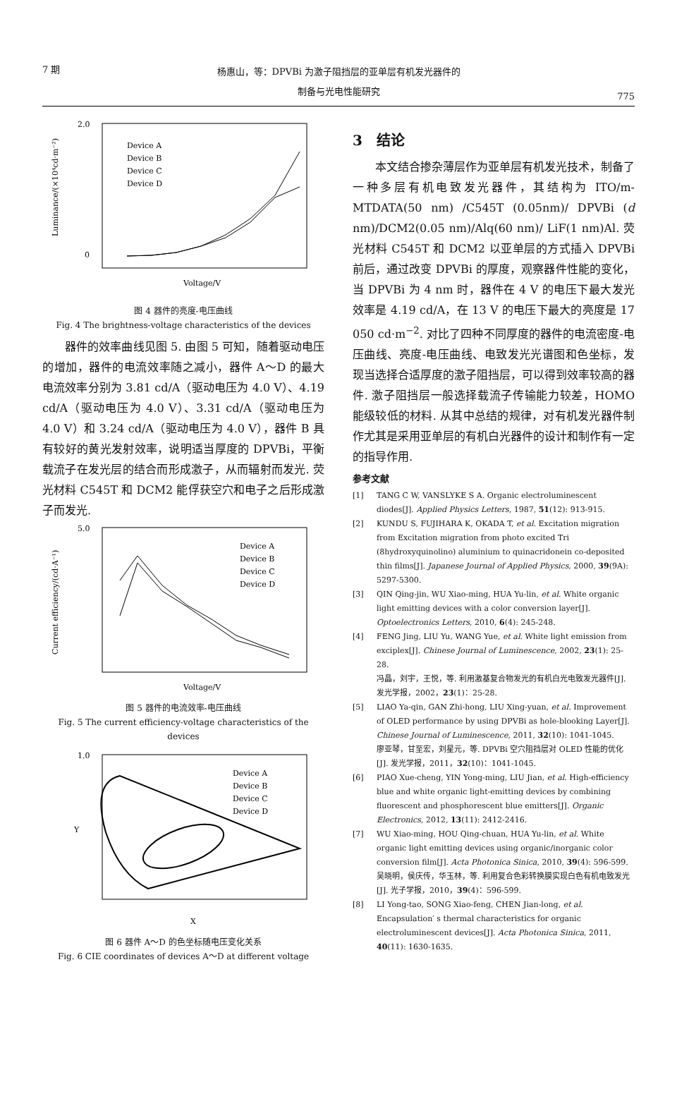7 期
杨惠山，等：DPVBi 为激子阻挡层的亚单层有机发光器件的
制备与光电性能研究
775
2.0
0
Voltage/V
Device A
Device B
Device C
Device D
Luminance/(×10⁴cd·m⁻²)
图 4 器件的亮度-电压曲线
Fig. 4 The brightness-voltage characteristics of the devices
器件的效率曲线见图 5. 由图 5 可知，随着驱动电压的增加，器件的电流效率随之减小，器件 A～D 的最大电流效率分别为 3.81 cd/A（驱动电压为 4.0 V）、4.19 cd/A（驱动电压为 4.0 V）、3.31 cd/A（驱动电压为 4.0 V）和 3.24 cd/A（驱动电压为 4.0 V），器件 B 具有较好的黄光发射效率，说明适当厚度的 DPVBi，平衡载流子在发光层的结合而形成激子，从而辐射而发光. 荧光材料 C545T 和 DCM2 能俘获空穴和电子之后形成激子而发光.
5.0
Voltage/V
Device A
Device B
Device C
Device D
Current efficiency/(cd·A⁻¹)
图 5 器件的电流效率-电压曲线
Fig. 5 The current efficiency-voltage characteristics of the devices
1.0
X
Device A
Device B
Device C
Device D
Y
图 6 器件 A～D 的色坐标随电压变化关系
Fig. 6 CIE coordinates of devices A～D at different voltage
3　结论
本文结合掺杂薄层作为亚单层有机发光技术，制备了一种多层有机电致发光器件，其结构为 ITO/m-MTDATA(50 nm) /C545T (0.05nm)/ DPVBi (d nm)/DCM2(0.05 nm)/Alq(60 nm)/ LiF(1 nm)Al. 荧光材料 C545T 和 DCM2 以亚单层的方式插入 DPVBi 前后，通过改变 DPVBi 的厚度，观察器件性能的变化，当 DPVBi 为 4 nm 时，器件在 4 V 的电压下最大发光效率是 4.19 cd/A，在 13 V 的电压下最大的亮度是 17 050 cd·m<sup>−2</sup>. 对比了四种不同厚度的器件的电流密度-电压曲线、亮度-电压曲线、电致发光光谱图和色坐标，发现当选择合适厚度的激子阻挡层，可以得到效率较高的器件. 激子阻挡层一般选择载流子传输能力较差，HOMO 能级较低的材料. 从其中总结的规律，对有机发光器件制作尤其是采用亚单层的有机白光器件的设计和制作有一定的指导作用.
参考文献
[1] TANG C W, VANSLYKE S A. Organic electroluminescent diodes[J]. Applied Physics Letters, 1987, 51(12): 913-915.
[2] KUNDU S, FUJIHARA K, OKADA T, et al. Excitation migration from Excitation migration from photo excited Tri (8hydroxyquinolino) aluminium to quinacridonein co-deposited thin films[J]. Japanese Journal of Applied Physics, 2000, 39(9A): 5297-5300.
[3] QIN Qing-jin, WU Xiao-ming, HUA Yu-lin, et al. White organic light emitting devices with a color conversion layer[J]. Optoelectronics Letters, 2010, 6(4): 245-248.
[4] FENG Jing, LIU Yu, WANG Yue, et al. White light emission from exciplex[J]. Chinese Journal of Luminescence, 2002, 23(1): 25-28.
冯晶，刘宇，王悦，等. 利用激基复合物发光的有机白光电致发光器件[J]. 发光学报，2002，23(1)：25-28.
[5] LIAO Ya-qin, GAN Zhi-hong, LIU Xing-yuan, et al. Improvement of OLED performance by using DPVBi as hole-blooking Layer[J]. Chinese Journal of Luminescence, 2011, 32(10): 1041-1045.
廖亚琴，甘至宏，刘星元，等. DPVBi 空穴阻挡层对 OLED 性能的优化[J]. 发光学报，2011，32(10)：1041-1045.
[6] PIAO Xue-cheng, YIN Yong-ming, LIU Jian, et al. High-efficiency blue and white organic light-emitting devices by combining fluorescent and phosphorescent blue emitters[J]. Organic Electronics, 2012, 13(11): 2412-2416.
[7] WU Xiao-ming, HOU Qing-chuan, HUA Yu-lin, et al. White organic light emitting devices using organic/inorganic color conversion film[J]. Acta Photonica Sinica, 2010, 39(4): 596-599.
吴晓明，侯庆传，华玉林，等. 利用复合色彩转换膜实现白色有机电致发光[J]. 光子学报，2010，39(4)：596-599.
[8] LI Yong-tao, SONG Xiao-feng, CHEN Jian-long, et al. Encapsulation′ s thermal characteristics for organic electroluminescent devices[J]. Acta Photonica Sinica, 2011, 40(11): 1630-1635.